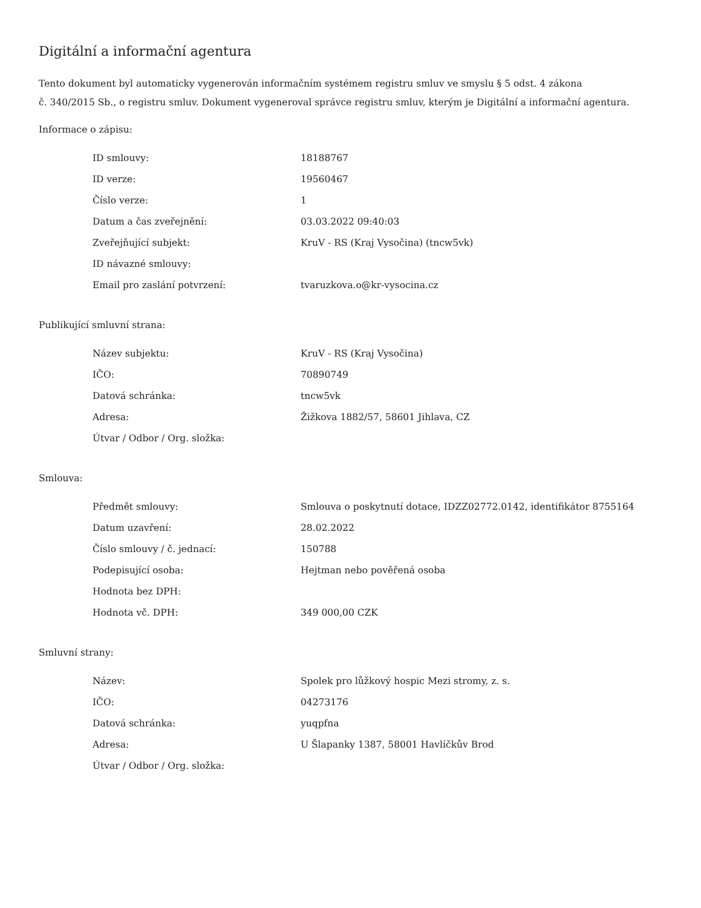Digitální a informační agentura
Tento dokument byl automaticky vygenerován informačním systémem registru smluv ve smyslu § 5 odst. 4 zákona
č. 340/2015 Sb., o registru smluv. Dokument vygeneroval správce registru smluv, kterým je Digitální a informační agentura.
Informace o zápisu:
| ID smlouvy: | 18188767 |
| ID verze: | 19560467 |
| Číslo verze: | 1 |
| Datum a čas zveřejnění: | 03.03.2022 09:40:03 |
| Zveřejňující subjekt: | KruV - RS (Kraj Vysočina) (tncw5vk) |
| ID návazné smlouvy: | |
| Email pro zaslání potvrzení: | tvaruzkova.o@kr-vysocina.cz |
Publikující smluvní strana:
| Název subjektu: | KruV - RS (Kraj Vysočina) |
| IČO: | 70890749 |
| Datová schránka: | tncw5vk |
| Adresa: | Žižkova 1882/57, 58601 Jihlava, CZ |
| Útvar / Odbor / Org. složka: | |
Smlouva:
| Předmět smlouvy: | Smlouva o poskytnutí dotace, IDZZ02772.0142, identifikátor 8755164 |
| Datum uzavření: | 28.02.2022 |
| Číslo smlouvy / č. jednací: | 150788 |
| Podepisující osoba: | Hejtman nebo pověřená osoba |
| Hodnota bez DPH: | |
| Hodnota vč. DPH: | 349 000,00 CZK |
Smluvní strany:
| Název: | Spolek pro lůžkový hospic Mezi stromy, z. s. |
| IČO: | 04273176 |
| Datová schránka: | yuqpfna |
| Adresa: | U Šlapanky 1387, 58001 Havlíčkův Brod |
| Útvar / Odbor / Org. složka: | |